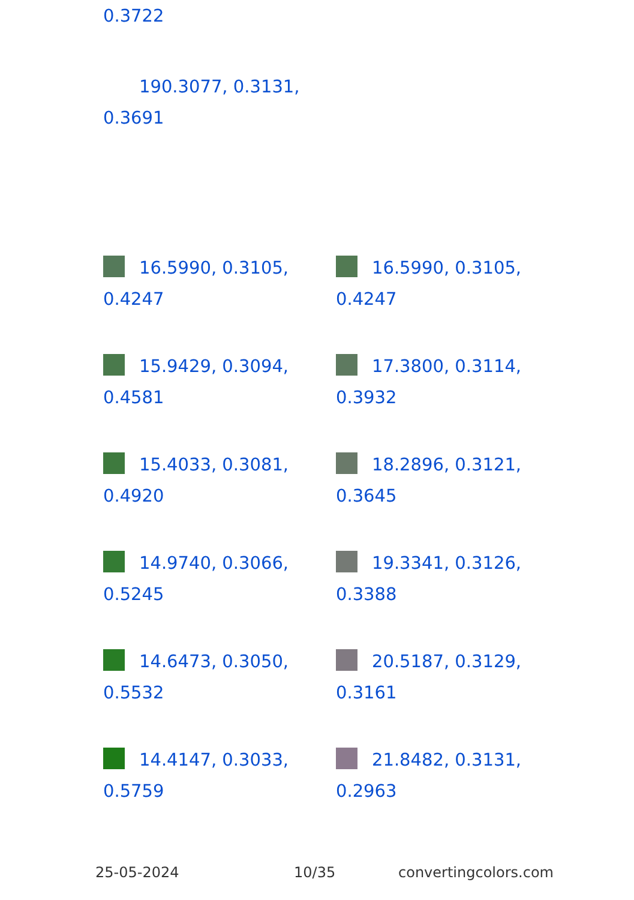0.3722
190.3077, 0.3131, 0.3691
16.5990, 0.3105, 0.4247
16.5990, 0.3105, 0.4247
15.9429, 0.3094, 0.4581
17.3800, 0.3114, 0.3932
15.4033, 0.3081, 0.4920
18.2896, 0.3121, 0.3645
14.9740, 0.3066, 0.5245
19.3341, 0.3126, 0.3388
14.6473, 0.3050, 0.5532
20.5187, 0.3129, 0.3161
14.4147, 0.3033, 0.5759
21.8482, 0.3131, 0.2963
25-05-2024 10/35 convertingcolors.com